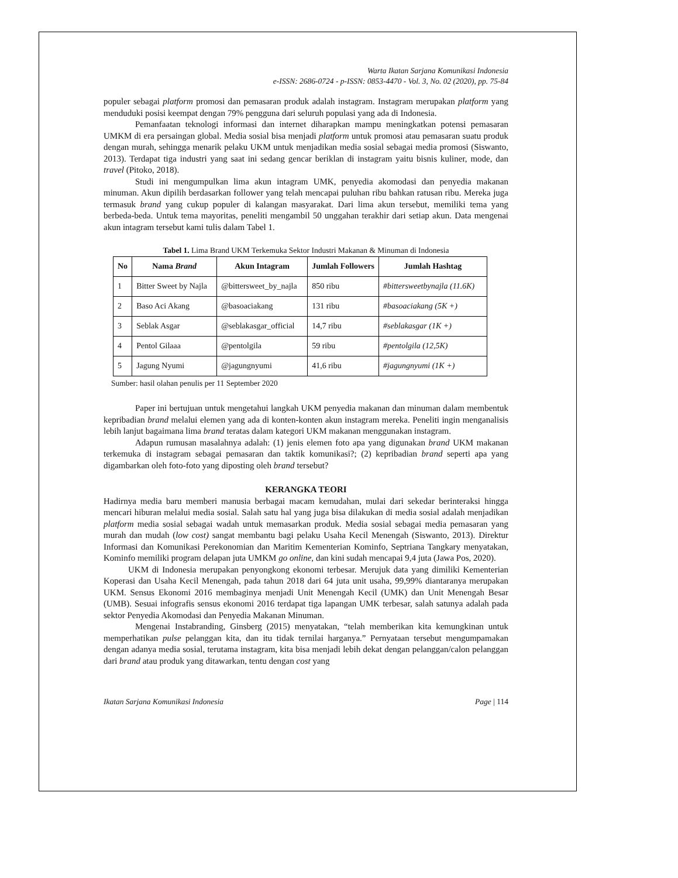Warta Ikatan Sarjana Komunikasi Indonesia
e-ISSN: 2686-0724 - p-ISSN: 0853-4470 - Vol. 3, No. 02 (2020), pp. 75-84
populer sebagai platform promosi dan pemasaran produk adalah instagram. Instagram merupakan platform yang menduduki posisi keempat dengan 79% pengguna dari seluruh populasi yang ada di Indonesia.
Pemanfaatan teknologi informasi dan internet diharapkan mampu meningkatkan potensi pemasaran UMKM di era persaingan global. Media sosial bisa menjadi platform untuk promosi atau pemasaran suatu produk dengan murah, sehingga menarik pelaku UKM untuk menjadikan media sosial sebagai media promosi (Siswanto, 2013). Terdapat tiga industri yang saat ini sedang gencar beriklan di instagram yaitu bisnis kuliner, mode, dan travel (Pitoko, 2018).
Studi ini mengumpulkan lima akun intagram UMK, penyedia akomodasi dan penyedia makanan minuman. Akun dipilih berdasarkan follower yang telah mencapai puluhan ribu bahkan ratusan ribu. Mereka juga termasuk brand yang cukup populer di kalangan masyarakat. Dari lima akun tersebut, memiliki tema yang berbeda-beda. Untuk tema mayoritas, peneliti mengambil 50 unggahan terakhir dari setiap akun. Data mengenai akun intagram tersebut kami tulis dalam Tabel 1.
Tabel 1. Lima Brand UKM Terkemuka Sektor Industri Makanan & Minuman di Indonesia
| No | Nama Brand | Akun Intagram | Jumlah Followers | Jumlah Hashtag |
| --- | --- | --- | --- | --- |
| 1 | Bitter Sweet by Najla | @bittersweet_by_najla | 850 ribu | #bittersweetbynajla (11.6K) |
| 2 | Baso Aci Akang | @basoaciakang | 131 ribu | #basoaciakang (5K +) |
| 3 | Seblak Asgar | @seblakasgar_official | 14,7 ribu | #seblakasgar (1K +) |
| 4 | Pentol Gilaaa | @pentolgila | 59 ribu | #pentolgila (12,5K) |
| 5 | Jagung Nyumi | @jagungnyumi | 41,6 ribu | #jagungnyumi (1K +) |
Sumber: hasil olahan penulis per 11 September 2020
Paper ini bertujuan untuk mengetahui langkah UKM penyedia makanan dan minuman dalam membentuk kepribadian brand melalui elemen yang ada di konten-konten akun instagram mereka. Peneliti ingin menganalisis lebih lanjut bagaimana lima brand teratas dalam kategori UKM makanan menggunakan instagram.
Adapun rumusan masalahnya adalah: (1) jenis elemen foto apa yang digunakan brand UKM makanan terkemuka di instagram sebagai pemasaran dan taktik komunikasi?; (2) kepribadian brand seperti apa yang digambarkan oleh foto-foto yang diposting oleh brand tersebut?
KERANGKA TEORI
Hadirnya media baru memberi manusia berbagai macam kemudahan, mulai dari sekedar berinteraksi hingga mencari hiburan melalui media sosial. Salah satu hal yang juga bisa dilakukan di media sosial adalah menjadikan platform media sosial sebagai wadah untuk memasarkan produk. Media sosial sebagai media pemasaran yang murah dan mudah (low cost) sangat membantu bagi pelaku Usaha Kecil Menengah (Siswanto, 2013). Direktur Informasi dan Komunikasi Perekonomian dan Maritim Kementerian Kominfo, Septriana Tangkary menyatakan, Kominfo memiliki program delapan juta UMKM go online, dan kini sudah mencapai 9,4 juta (Jawa Pos, 2020).
UKM di Indonesia merupakan penyongkong ekonomi terbesar. Merujuk data yang dimiliki Kementerian Koperasi dan Usaha Kecil Menengah, pada tahun 2018 dari 64 juta unit usaha, 99,99% diantaranya merupakan UKM. Sensus Ekonomi 2016 membaginya menjadi Unit Menengah Kecil (UMK) dan Unit Menengah Besar (UMB). Sesuai infografis sensus ekonomi 2016 terdapat tiga lapangan UMK terbesar, salah satunya adalah pada sektor Penyedia Akomodasi dan Penyedia Makanan Minuman.
Mengenai Instabranding, Ginsberg (2015) menyatakan, “telah memberikan kita kemungkinan untuk memperhatikan pulse pelanggan kita, dan itu tidak ternilai harganya.” Pernyataan tersebut mengumpamakan dengan adanya media sosial, terutama instagram, kita bisa menjadi lebih dekat dengan pelanggan/calon pelanggan dari brand atau produk yang ditawarkan, tentu dengan cost yang
Ikatan Sarjana Komunikasi Indonesia Page | 114